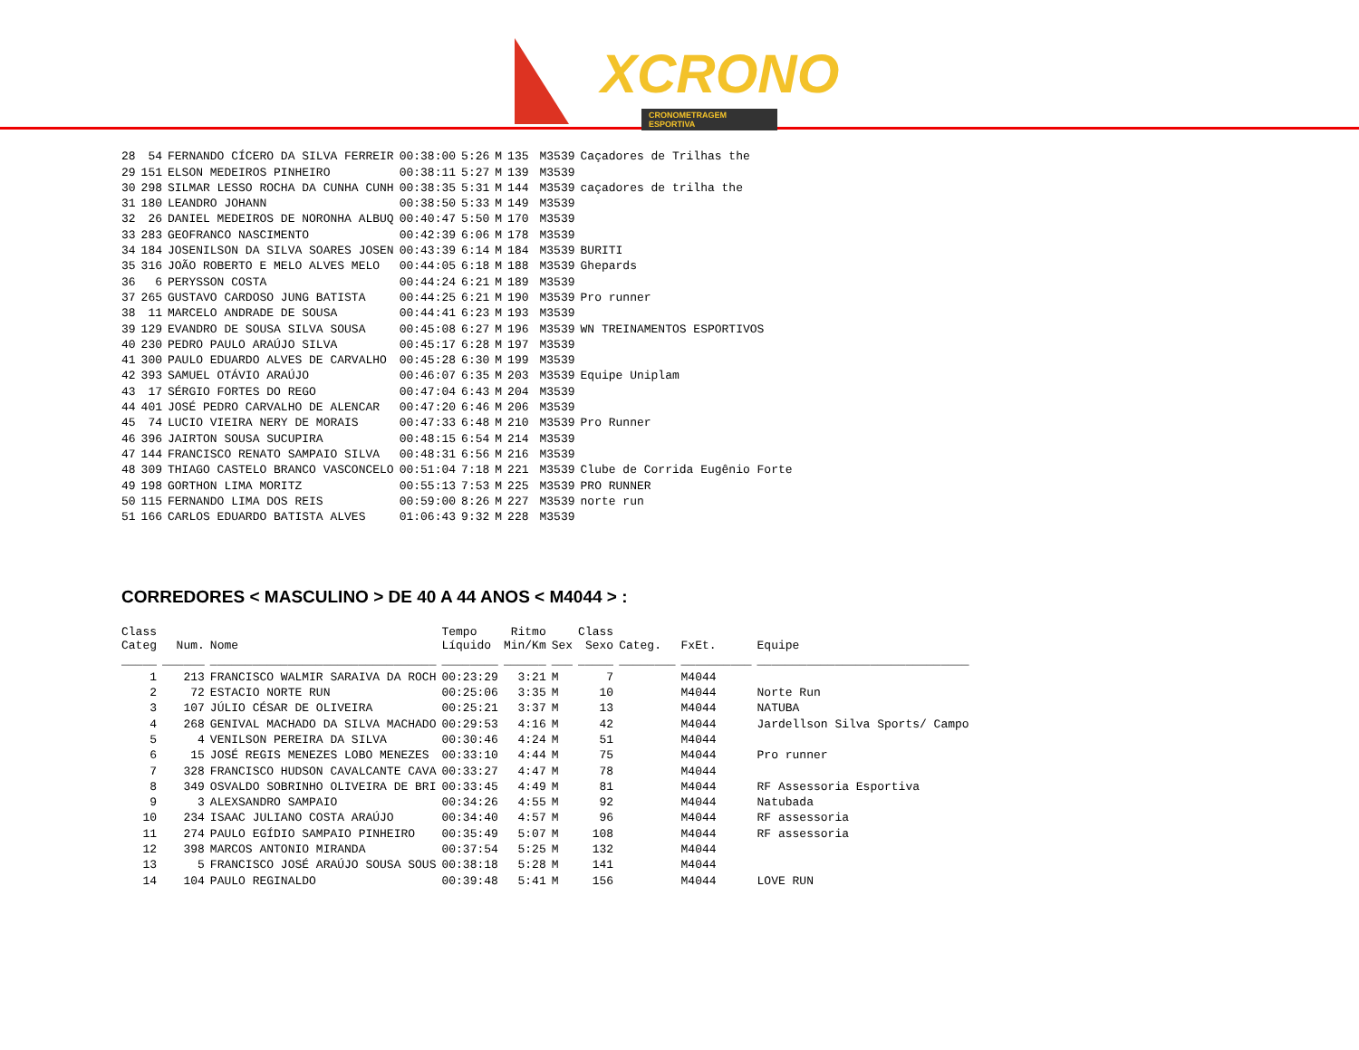XCRONO
CRONOMETRAGEM ESPORTIVA
| 28 | 54 | FERNANDO CÍCERO DA SILVA FERREIR | 00:38:00 | 5:26 | M | 135 | | M3539 | Caçadores de Trilhas the |
| 29 | 151 | ELSON MEDEIROS PINHEIRO | 00:38:11 | 5:27 | M | 139 | | M3539 | |
| 30 | 298 | SILMAR LESSO ROCHA DA CUNHA CUNH | 00:38:35 | 5:31 | M | 144 | | M3539 | caçadores de trilha the |
| 31 | 180 | LEANDRO JOHANN | 00:38:50 | 5:33 | M | 149 | | M3539 | |
| 32 | 26 | DANIEL MEDEIROS DE NORONHA ALBUQ | 00:40:47 | 5:50 | M | 170 | | M3539 | |
| 33 | 283 | GEOFRANCO NASCIMENTO | 00:42:39 | 6:06 | M | 178 | | M3539 | |
| 34 | 184 | JOSENILSON DA SILVA SOARES JOSEN | 00:43:39 | 6:14 | M | 184 | | M3539 | BURITI |
| 35 | 316 | JOÃO ROBERTO E MELO ALVES MELO | 00:44:05 | 6:18 | M | 188 | | M3539 | Ghepards |
| 36 | 6 | PERYSSON COSTA | 00:44:24 | 6:21 | M | 189 | | M3539 | |
| 37 | 265 | GUSTAVO CARDOSO JUNG BATISTA | 00:44:25 | 6:21 | M | 190 | | M3539 | Pro runner |
| 38 | 11 | MARCELO ANDRADE DE SOUSA | 00:44:41 | 6:23 | M | 193 | | M3539 | |
| 39 | 129 | EVANDRO DE SOUSA SILVA SOUSA | 00:45:08 | 6:27 | M | 196 | | M3539 | WN TREINAMENTOS ESPORTIVOS |
| 40 | 230 | PEDRO PAULO ARAÚJO SILVA | 00:45:17 | 6:28 | M | 197 | | M3539 | |
| 41 | 300 | PAULO EDUARDO ALVES DE CARVALHO | 00:45:28 | 6:30 | M | 199 | | M3539 | |
| 42 | 393 | SAMUEL OTÁVIO ARAÚJO | 00:46:07 | 6:35 | M | 203 | | M3539 | Equipe Uniplam |
| 43 | 17 | SÉRGIO FORTES DO REGO | 00:47:04 | 6:43 | M | 204 | | M3539 | |
| 44 | 401 | JOSÉ PEDRO CARVALHO DE ALENCAR | 00:47:20 | 6:46 | M | 206 | | M3539 | |
| 45 | 74 | LUCIO VIEIRA NERY DE MORAIS | 00:47:33 | 6:48 | M | 210 | | M3539 | Pro Runner |
| 46 | 396 | JAIRTON SOUSA SUCUPIRA | 00:48:15 | 6:54 | M | 214 | | M3539 | |
| 47 | 144 | FRANCISCO RENATO SAMPAIO SILVA | 00:48:31 | 6:56 | M | 216 | | M3539 | |
| 48 | 309 | THIAGO CASTELO BRANCO VASCONCELO | 00:51:04 | 7:18 | M | 221 | | M3539 | Clube de Corrida Eugênio Forte |
| 49 | 198 | GORTHON LIMA MORITZ | 00:55:13 | 7:53 | M | 225 | | M3539 | PRO RUNNER |
| 50 | 115 | FERNANDO LIMA DOS REIS | 00:59:00 | 8:26 | M | 227 | | M3539 | norte run |
| 51 | 166 | CARLOS EDUARDO BATISTA ALVES | 01:06:43 | 9:32 | M | 228 | | M3539 | |
CORREDORES < MASCULINO > DE 40 A 44 ANOS < M4044 > :
| Class Categ | Num. | Nome | Tempo Líquido | Ritmo Min/Km | Sex | Class Sexo | Categ. | FxEt. | Equipe |
| --- | --- | --- | --- | --- | --- | --- | --- | --- | --- |
| _____ | ______ | ________________________________ | ________ | ______ | ___ | _____ | ________ | __________ | ______________________________ |
| 1 | 213 | FRANCISCO WALMIR SARAIVA DA ROCH | 00:23:29 | 3:21 | M | 7 | | M4044 | |
| 2 | 72 | ESTACIO NORTE RUN | 00:25:06 | 3:35 | M | 10 | | M4044 | Norte Run |
| 3 | 107 | JÚLIO CÉSAR DE OLIVEIRA | 00:25:21 | 3:37 | M | 13 | | M4044 | NATUBA |
| 4 | 268 | GENIVAL MACHADO DA SILVA MACHADO | 00:29:53 | 4:16 | M | 42 | | M4044 | Jardellson Silva Sports/ Campo |
| 5 | 4 | VENILSON PEREIRA DA SILVA | 00:30:46 | 4:24 | M | 51 | | M4044 | |
| 6 | 15 | JOSÉ REGIS MENEZES LOBO MENEZES | 00:33:10 | 4:44 | M | 75 | | M4044 | Pro runner |
| 7 | 328 | FRANCISCO HUDSON CAVALCANTE CAVA | 00:33:27 | 4:47 | M | 78 | | M4044 | |
| 8 | 349 | OSVALDO SOBRINHO OLIVEIRA DE BRI | 00:33:45 | 4:49 | M | 81 | | M4044 | RF Assessoria Esportiva |
| 9 | 3 | ALEXSANDRO SAMPAIO | 00:34:26 | 4:55 | M | 92 | | M4044 | Natubada |
| 10 | 234 | ISAAC JULIANO COSTA ARAÚJO | 00:34:40 | 4:57 | M | 96 | | M4044 | RF assessoria |
| 11 | 274 | PAULO EGÍDIO SAMPAIO PINHEIRO | 00:35:49 | 5:07 | M | 108 | | M4044 | RF assessoria |
| 12 | 398 | MARCOS ANTONIO MIRANDA | 00:37:54 | 5:25 | M | 132 | | M4044 | |
| 13 | 5 | FRANCISCO JOSÉ ARAÚJO SOUSA SOUS | 00:38:18 | 5:28 | M | 141 | | M4044 | |
| 14 | 104 | PAULO REGINALDO | 00:39:48 | 5:41 | M | 156 | | M4044 | LOVE RUN |